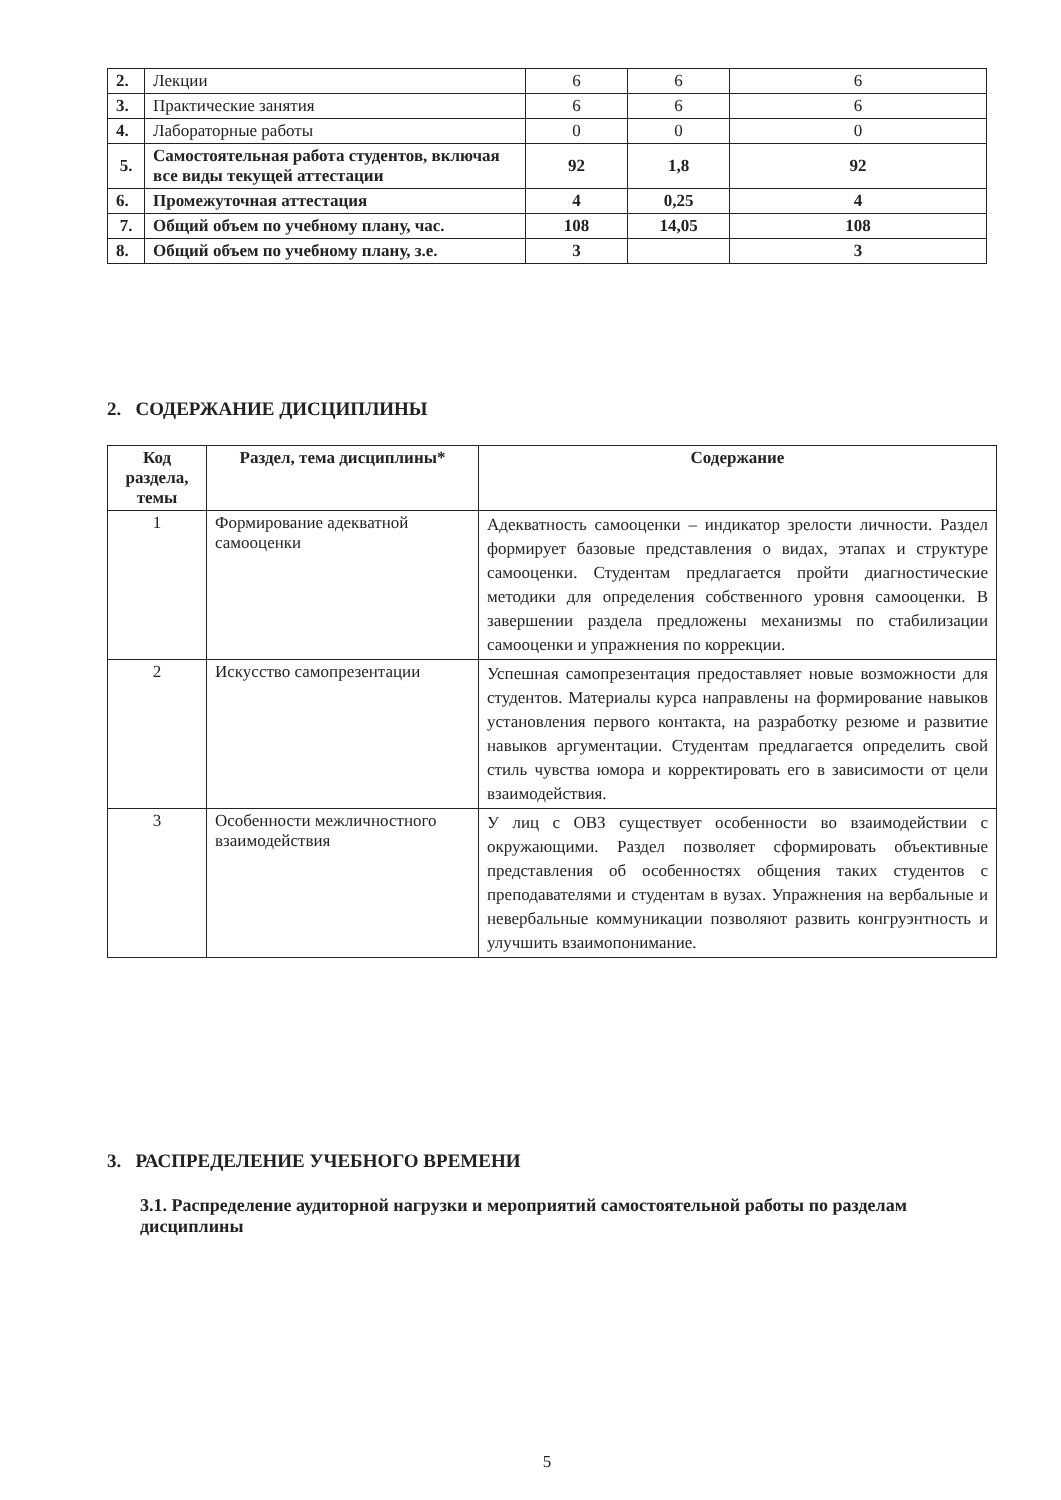| 2. | Лекции | 6 | 6 | 6 |
| 3. | Практические занятия | 6 | 6 | 6 |
| 4. | Лабораторные работы | 0 | 0 | 0 |
| 5. | Самостоятельная работа студентов, включая все виды текущей аттестации | 92 | 1,8 | 92 |
| 6. | Промежуточная аттестация | 4 | 0,25 | 4 |
| 7. | Общий объем по учебному плану, час. | 108 | 14,05 | 108 |
| 8. | Общий объем по учебному плану, з.е. | 3 | | 3 |
2. СОДЕРЖАНИЕ ДИСЦИПЛИНЫ
| Код раздела, темы | Раздел, тема дисциплины* | Содержание |
| --- | --- | --- |
| 1 | Формирование адекватной самооценки | Адекватность самооценки – индикатор зрелости личности. Раздел формирует базовые представления о видах, этапах и структуре самооценки. Студентам предлагается пройти диагностические методики для определения собственного уровня самооценки. В завершении раздела предложены механизмы по стабилизации самооценки и упражнения по коррекции. |
| 2 | Искусство самопрезентации | Успешная самопрезентация предоставляет новые возможности для студентов. Материалы курса направлены на формирование навыков установления первого контакта, на разработку резюме и развитие навыков аргументации. Студентам предлагается определить свой стиль чувства юмора и корректировать его в зависимости от цели взаимодействия. |
| 3 | Особенности межличностного взаимодействия | У лиц с ОВЗ существует особенности во взаимодействии с окружающими. Раздел позволяет сформировать объективные представления об особенностях общения таких студентов с преподавателями и студентам в вузах. Упражнения на вербальные и невербальные коммуникации позволяют развить конгруэнтность и улучшить взаимопонимание. |
3. РАСПРЕДЕЛЕНИЕ УЧЕБНОГО ВРЕМЕНИ
3.1. Распределение аудиторной нагрузки и мероприятий самостоятельной работы по разделам дисциплины
5